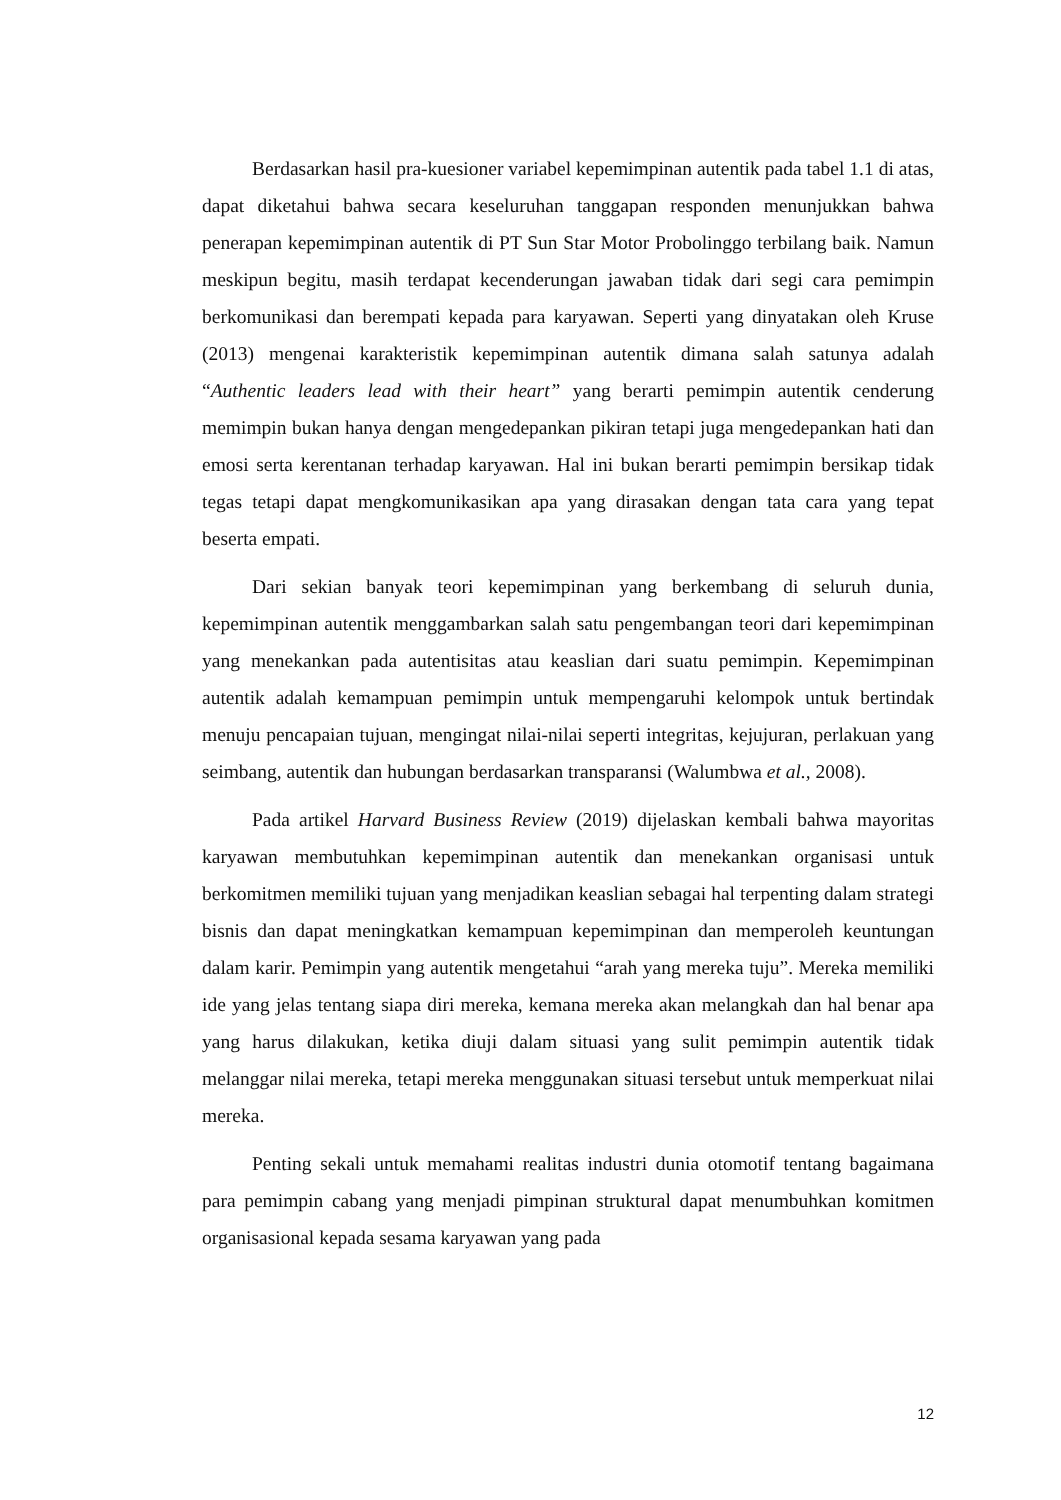Berdasarkan hasil pra-kuesioner variabel kepemimpinan autentik pada tabel 1.1 di atas, dapat diketahui bahwa secara keseluruhan tanggapan responden menunjukkan bahwa penerapan kepemimpinan autentik di PT Sun Star Motor Probolinggo terbilang baik. Namun meskipun begitu, masih terdapat kecenderungan jawaban tidak dari segi cara pemimpin berkomunikasi dan berempati kepada para karyawan. Seperti yang dinyatakan oleh Kruse (2013) mengenai karakteristik kepemimpinan autentik dimana salah satunya adalah “Authentic leaders lead with their heart” yang berarti pemimpin autentik cenderung memimpin bukan hanya dengan mengedepankan pikiran tetapi juga mengedepankan hati dan emosi serta kerentanan terhadap karyawan. Hal ini bukan berarti pemimpin bersikap tidak tegas tetapi dapat mengkomunikasikan apa yang dirasakan dengan tata cara yang tepat beserta empati.
Dari sekian banyak teori kepemimpinan yang berkembang di seluruh dunia, kepemimpinan autentik menggambarkan salah satu pengembangan teori dari kepemimpinan yang menekankan pada autentisitas atau keaslian dari suatu pemimpin. Kepemimpinan autentik adalah kemampuan pemimpin untuk mempengaruhi kelompok untuk bertindak menuju pencapaian tujuan, mengingat nilai-nilai seperti integritas, kejujuran, perlakuan yang seimbang, autentik dan hubungan berdasarkan transparansi (Walumbwa et al., 2008).
Pada artikel Harvard Business Review (2019) dijelaskan kembali bahwa mayoritas karyawan membutuhkan kepemimpinan autentik dan menekankan organisasi untuk berkomitmen memiliki tujuan yang menjadikan keaslian sebagai hal terpenting dalam strategi bisnis dan dapat meningkatkan kemampuan kepemimpinan dan memperoleh keuntungan dalam karir. Pemimpin yang autentik mengetahui “arah yang mereka tuju”. Mereka memiliki ide yang jelas tentang siapa diri mereka, kemana mereka akan melangkah dan hal benar apa yang harus dilakukan, ketika diuji dalam situasi yang sulit pemimpin autentik tidak melanggar nilai mereka, tetapi mereka menggunakan situasi tersebut untuk memperkuat nilai mereka.
Penting sekali untuk memahami realitas industri dunia otomotif tentang bagaimana para pemimpin cabang yang menjadi pimpinan struktural dapat menumbuhkan komitmen organisasional kepada sesama karyawan yang pada
12